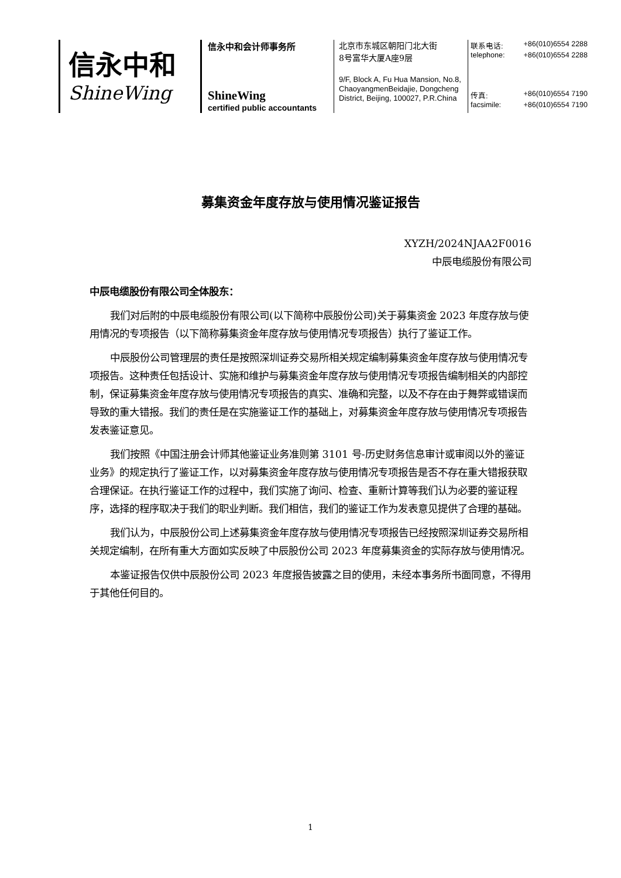信永中和
ShineWing
信永中和会计师事务所
ShineWing
certified public accountants
北京市东城区朝阳门北大街
8号富华大厦A座9层
9/F, Block A, Fu Hua Mansion, No.8, ChaoyangmenBeidajie, Dongcheng District, Beijing, 100027, P.R.China
联系电话: +86(010)6554 2288
telephone: +86(010)6554 2288
传真: +86(010)6554 7190
facsimile: +86(010)6554 7190
募集资金年度存放与使用情况鉴证报告
XYZH/2024NJAA2F0016
中辰电缆股份有限公司
中辰电缆股份有限公司全体股东：
我们对后附的中辰电缆股份有限公司(以下简称中辰股份公司)关于募集资金 2023 年度存放与使用情况的专项报告（以下简称募集资金年度存放与使用情况专项报告）执行了鉴证工作。
中辰股份公司管理层的责任是按照深圳证券交易所相关规定编制募集资金年度存放与使用情况专项报告。这种责任包括设计、实施和维护与募集资金年度存放与使用情况专项报告编制相关的内部控制，保证募集资金年度存放与使用情况专项报告的真实、准确和完整，以及不存在由于舞弊或错误而导致的重大错报。我们的责任是在实施鉴证工作的基础上，对募集资金年度存放与使用情况专项报告发表鉴证意见。
我们按照《中国注册会计师其他鉴证业务准则第 3101 号-历史财务信息审计或审阅以外的鉴证业务》的规定执行了鉴证工作，以对募集资金年度存放与使用情况专项报告是否不存在重大错报获取合理保证。在执行鉴证工作的过程中，我们实施了询问、检查、重新计算等我们认为必要的鉴证程序，选择的程序取决于我们的职业判断。我们相信，我们的鉴证工作为发表意见提供了合理的基础。
我们认为，中辰股份公司上述募集资金年度存放与使用情况专项报告已经按照深圳证券交易所相关规定编制，在所有重大方面如实反映了中辰股份公司 2023 年度募集资金的实际存放与使用情况。
本鉴证报告仅供中辰股份公司 2023 年度报告披露之目的使用，未经本事务所书面同意，不得用于其他任何目的。
1